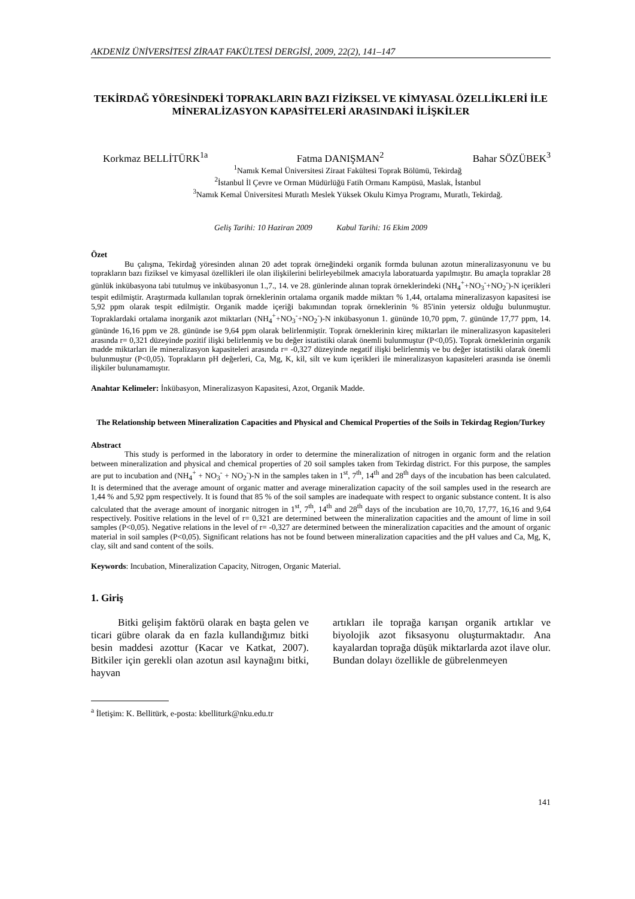AKDENİZ ÜNİVERSİTESİ ZİRAAT FAKÜLTESİ DERGİSİ, 2009, 22(2), 141–147
TEKİRDAĞ YÖRESİNDEKİ TOPRAKLARIN BAZI FİZİKSEL VE KİMYASAL ÖZELLİKLERİ İLE MİNERALİZASYON KAPASİTELERİ ARASINDAKİ İLİŞKİLER
Korkmaz BELLİTÜRK<sup>1a</sup> Fatma DANIŞMAN<sup>2</sup> Bahar SÖZÜBEK<sup>3</sup>
<sup>1</sup> Namık Kemal Üniversitesi Ziraat Fakültesi Toprak Bölümü, Tekirdağ
<sup>2</sup> İstanbul İl Çevre ve Orman Müdürlüğü Fatih Ormanı Kampüsü, Maslak, İstanbul
<sup>3</sup> Namık Kemal Üniversitesi Muratlı Meslek Yüksek Okulu Kimya Programı, Muratlı, Tekirdağ.
Geliş Tarihi: 10 Haziran 2009 Kabul Tarihi: 16 Ekim 2009
Özet
Bu çalışma, Tekirdağ yöresinden alınan 20 adet toprak örneğindeki organik formda bulunan azotun mineralizasyonunu ve bu toprakların bazı fiziksel ve kimyasal özellikleri ile olan ilişkilerini belirleyebilmek amacıyla laboratuarda yapılmıştır. Bu amaçla topraklar 28 günlük inkübasyona tabi tutulmuş ve inkübasyonun 1.,7., 14. ve 28. günlerinde alınan toprak örneklerindeki (NH<sub>4</sub><sup>+</sup>+NO<sub>3</sub><sup>-</sup>+NO<sub>2</sub><sup>-</sup>)-N içerikleri tespit edilmiştir. Araştırmada kullanılan toprak örneklerinin ortalama organik madde miktarı % 1,44, ortalama mineralizasyon kapasitesi ise 5,92 ppm olarak tespit edilmiştir. Organik madde içeriği bakımından toprak örneklerinin % 85'inin yetersiz olduğu bulunmuştur. Topraklardaki ortalama inorganik azot miktarları (NH<sub>4</sub><sup>+</sup>+NO<sub>3</sub><sup>-</sup>+NO<sub>2</sub><sup>-</sup>)-N inkübasyonun 1. gününde 10,70 ppm, 7. gününde 17,77 ppm, 14. gününde 16,16 ppm ve 28. gününde ise 9,64 ppm olarak belirlenmiştir. Toprak örneklerinin kireç miktarları ile mineralizasyon kapasiteleri arasında r= 0,321 düzeyinde pozitif ilişki belirlenmiş ve bu değer istatistiki olarak önemli bulunmuştur (P<0,05). Toprak örneklerinin organik madde miktarları ile mineralizasyon kapasiteleri arasında r= -0,327 düzeyinde negatif ilişki belirlenmiş ve bu değer istatistiki olarak önemli bulunmuştur (P<0,05). Toprakların pH değerleri, Ca, Mg, K, kil, silt ve kum içerikleri ile mineralizasyon kapasiteleri arasında ise önemli ilişkiler bulunamamıştır.
Anahtar Kelimeler: İnkübasyon, Mineralizasyon Kapasitesi, Azot, Organik Madde.
The Relationship between Mineralization Capacities and Physical and Chemical Properties of the Soils in Tekirdag Region/Turkey
Abstract
This study is performed in the laboratory in order to determine the mineralization of nitrogen in organic form and the relation between mineralization and physical and chemical properties of 20 soil samples taken from Tekirdag district. For this purpose, the samples are put to incubation and (NH<sub>4</sub><sup>+</sup> + NO<sub>3</sub><sup>-</sup> + NO<sub>2</sub><sup>-</sup>)-N in the samples taken in 1<sup>st</sup>, 7<sup>th</sup>, 14<sup>th</sup> and 28<sup>th</sup> days of the incubation has been calculated. It is determined that the average amount of organic matter and average mineralization capacity of the soil samples used in the research are 1,44 % and 5,92 ppm respectively. It is found that 85 % of the soil samples are inadequate with respect to organic substance content. It is also calculated that the average amount of inorganic nitrogen in 1<sup>st</sup>, 7<sup>th</sup>, 14<sup>th</sup> and 28<sup>th</sup> days of the incubation are 10,70, 17,77, 16,16 and 9,64 respectively. Positive relations in the level of r= 0,321 are determined between the mineralization capacities and the amount of lime in soil samples (P<0,05). Negative relations in the level of r= -0,327 are determined between the mineralization capacities and the amount of organic material in soil samples (P<0,05). Significant relations has not be found between mineralization capacities and the pH values and Ca, Mg, K, clay, silt and sand content of the soils.
Keywords: Incubation, Mineralization Capacity, Nitrogen, Organic Material.
1. Giriş
Bitki gelişim faktörü olarak en başta gelen ve ticari gübre olarak da en fazla kullandığımız bitki besin maddesi azottur (Kacar ve Katkat, 2007). Bitkiler için gerekli olan azotun asıl kaynağını bitki, hayvan
artıkları ile toprağa karışan organik artıklar ve biyolojik azot fiksasyonu oluşturmaktadır. Ana kayalardan toprağa düşük miktarlarda azot ilave olur. Bundan dolayı özellikle de gübrelenmeyen
<sup>a</sup> İletişim: K. Bellitürk, e-posta: kbelliturk@nku.edu.tr
141